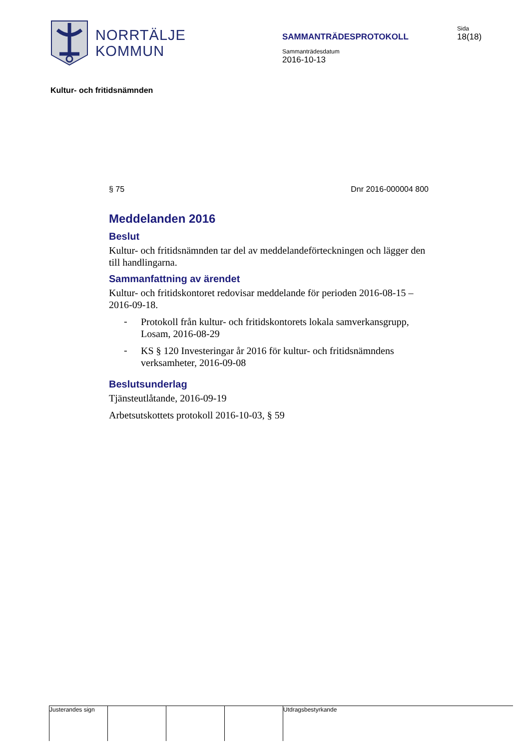NORRTÄLJE
KOMMUN
SAMMANTRÄDESPROTOKOLL
Sammanträdesdatum
2016-10-13
Sida
18(18)
Kultur- och fritidsnämnden
§ 75 Dnr 2016-000004 800
Meddelanden 2016
Beslut
Kultur- och fritidsnämnden tar del av meddelandeförteckningen och lägger den till handlingarna.
Sammanfattning av ärendet
Kultur- och fritidskontoret redovisar meddelande för perioden 2016-08-15 – 2016-09-18.
-
Protokoll från kultur- och fritidskontorets lokala samverkansgrupp, Losam, 2016-08-29
-
KS § 120 Investeringar år 2016 för kultur- och fritidsnämndens verksamheter, 2016-09-08
Beslutsunderlag
Tjänsteutlåtande, 2016-09-19
Arbetsutskottets protokoll 2016-10-03, § 59
Justerandes sign Utdragsbestyrkande